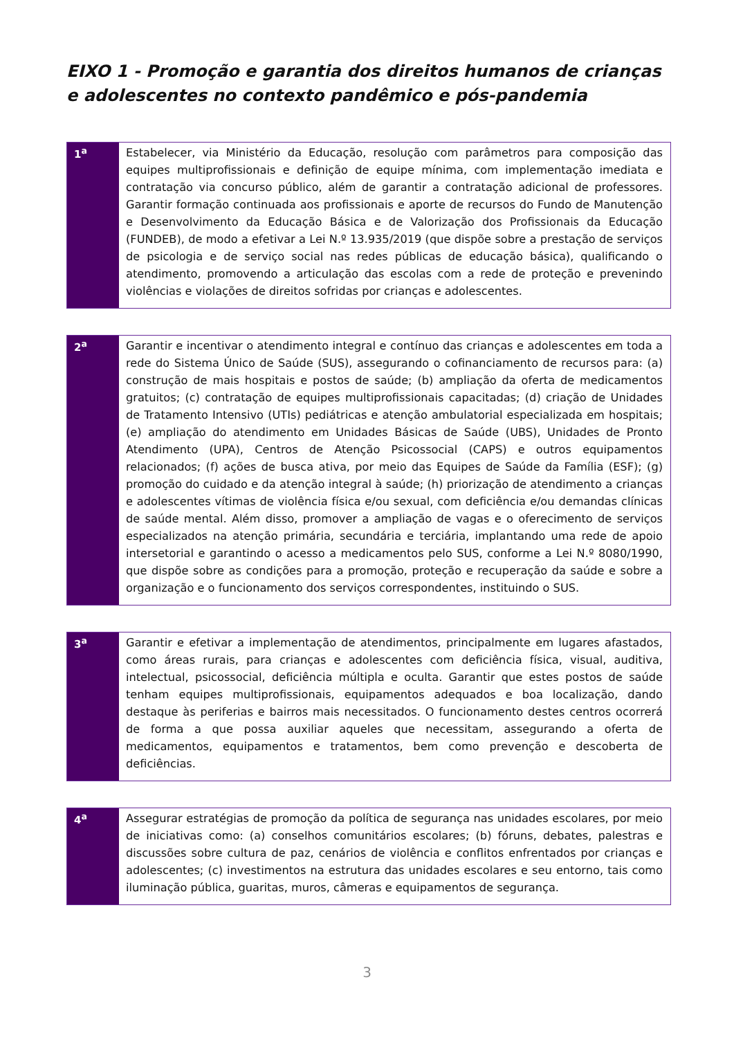EIXO 1 - Promoção e garantia dos direitos humanos de crianças e adolescentes no contexto pandêmico e pós-pandemia
| 1<sup>a</sup> | Estabelecer, via Ministério da Educação, resolução com parâmetros para composição das equipes multiprofissionais e definição de equipe mínima, com implementação imediata e contratação via concurso público, além de garantir a contratação adicional de professores. Garantir formação continuada aos profissionais e aporte de recursos do Fundo de Manutenção e Desenvolvimento da Educação Básica e de Valorização dos Profissionais da Educação (FUNDEB), de modo a efetivar a Lei N.º 13.935/2019 (que dispõe sobre a prestação de serviços de psicologia e de serviço social nas redes públicas de educação básica), qualificando o atendimento, promovendo a articulação das escolas com a rede de proteção e prevenindo violências e violações de direitos sofridas por crianças e adolescentes. |
| 2<sup>a</sup> | Garantir e incentivar o atendimento integral e contínuo das crianças e adolescentes em toda a rede do Sistema Único de Saúde (SUS), assegurando o cofinanciamento de recursos para: (a) construção de mais hospitais e postos de saúde; (b) ampliação da oferta de medicamentos gratuitos; (c) contratação de equipes multiprofissionais capacitadas; (d) criação de Unidades de Tratamento Intensivo (UTIs) pediátricas e atenção ambulatorial especializada em hospitais; (e) ampliação do atendimento em Unidades Básicas de Saúde (UBS), Unidades de Pronto Atendimento (UPA), Centros de Atenção Psicossocial (CAPS) e outros equipamentos relacionados; (f) ações de busca ativa, por meio das Equipes de Saúde da Família (ESF); (g) promoção do cuidado e da atenção integral à saúde; (h) priorização de atendimento a crianças e adolescentes vítimas de violência física e/ou sexual, com deficiência e/ou demandas clínicas de saúde mental. Além disso, promover a ampliação de vagas e o oferecimento de serviços especializados na atenção primária, secundária e terciária, implantando uma rede de apoio intersetorial e garantindo o acesso a medicamentos pelo SUS, conforme a Lei N.º 8080/1990, que dispõe sobre as condições para a promoção, proteção e recuperação da saúde e sobre a organização e o funcionamento dos serviços correspondentes, instituindo o SUS. |
| 3<sup>a</sup> | Garantir e efetivar a implementação de atendimentos, principalmente em lugares afastados, como áreas rurais, para crianças e adolescentes com deficiência física, visual, auditiva, intelectual, psicossocial, deficiência múltipla e oculta. Garantir que estes postos de saúde tenham equipes multiprofissionais, equipamentos adequados e boa localização, dando destaque às periferias e bairros mais necessitados. O funcionamento destes centros ocorrerá de forma a que possa auxiliar aqueles que necessitam, assegurando a oferta de medicamentos, equipamentos e tratamentos, bem como prevenção e descoberta de deficiências. |
| 4<sup>a</sup> | Assegurar estratégias de promoção da política de segurança nas unidades escolares, por meio de iniciativas como: (a) conselhos comunitários escolares; (b) fóruns, debates, palestras e discussões sobre cultura de paz, cenários de violência e conflitos enfrentados por crianças e adolescentes; (c) investimentos na estrutura das unidades escolares e seu entorno, tais como iluminação pública, guaritas, muros, câmeras e equipamentos de segurança. |
3